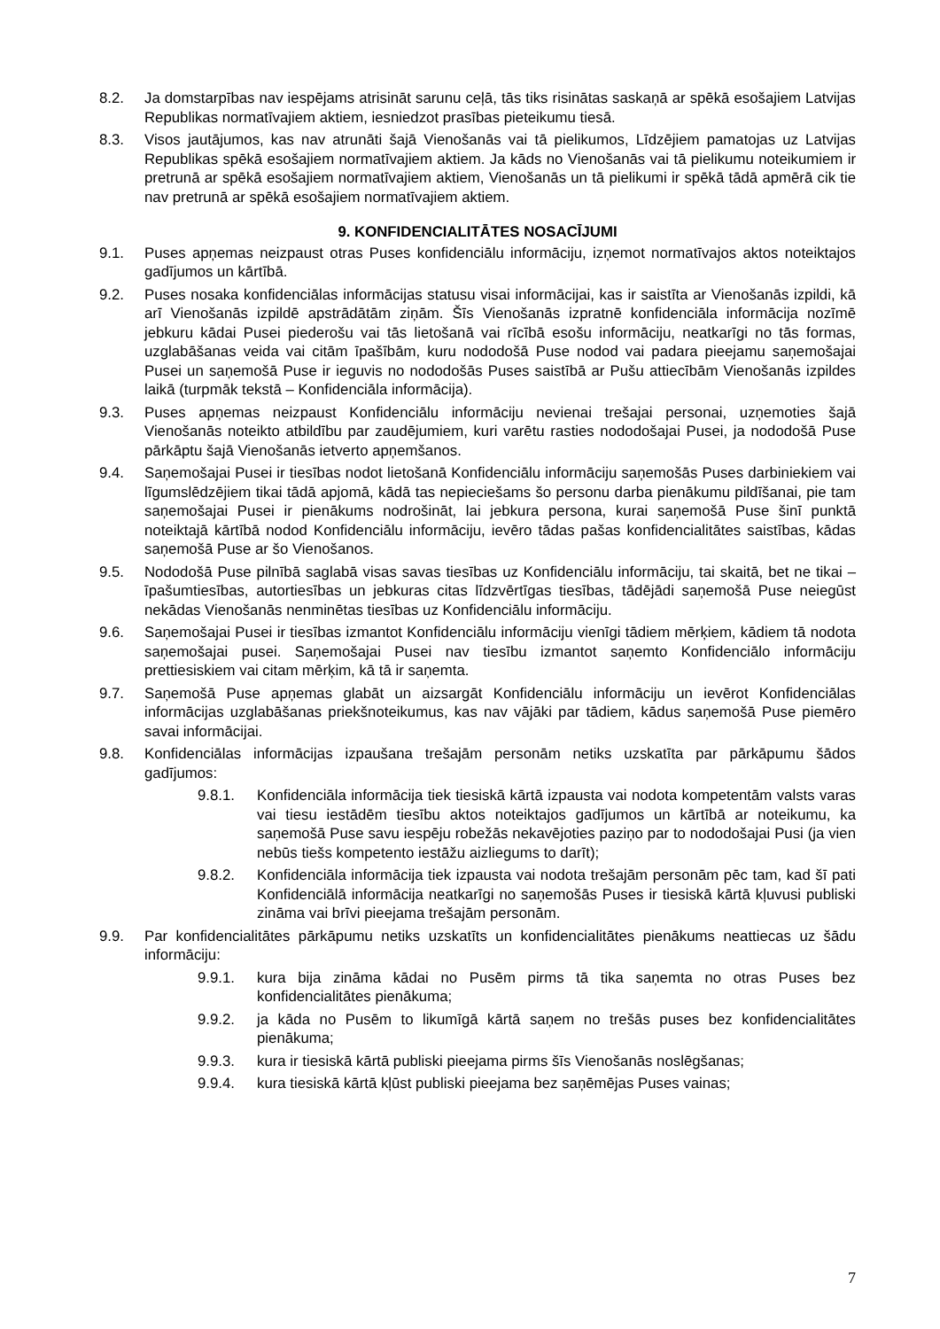8.2. Ja domstarpības nav iespējams atrisināt sarunu ceļā, tās tiks risinātas saskaņā ar spēkā esošajiem Latvijas Republikas normatīvajiem aktiem, iesniedzot prasības pieteikumu tiesā.
8.3. Visos jautājumos, kas nav atrunāti šajā Vienošanās vai tā pielikumos, Līdzējiem pamatojas uz Latvijas Republikas spēkā esošajiem normatīvajiem aktiem. Ja kāds no Vienošanās vai tā pielikumu noteikumiem ir pretrunā ar spēkā esošajiem normatīvajiem aktiem, Vienošanās un tā pielikumi ir spēkā tādā apmērā cik tie nav pretrunā ar spēkā esošajiem normatīvajiem aktiem.
9. KONFIDENCIALITĀTES NOSACĪJUMI
9.1. Puses apņemas neizpaust otras Puses konfidenciālu informāciju, izņemot normatīvajos aktos noteiktajos gadījumos un kārtībā.
9.2. Puses nosaka konfidenciālas informācijas statusu visai informācijai, kas ir saistīta ar Vienošanās izpildi, kā arī Vienošanās izpildē apstrādātām ziņām. Šīs Vienošanās izpratnē konfidenciāla informācija nozīmē jebkuru kādai Pusei piederošu vai tās lietošanā vai rīcībā esošu informāciju, neatkarīgi no tās formas, uzglabāšanas veida vai citām īpašībām, kuru nododošā Puse nodod vai padara pieejamu saņemošajai Pusei un saņemošā Puse ir ieguvis no nododošās Puses saistībā ar Pušu attiecībām Vienošanās izpildes laikā (turpmāk tekstā – Konfidenciāla informācija).
9.3. Puses apņemas neizpaust Konfidenciālu informāciju nevienai trešajai personai, uzņemoties šajā Vienošanās noteikto atbildību par zaudējumiem, kuri varētu rasties nododošajai Pusei, ja nododošā Puse pārkāptu šajā Vienošanās ietverto apņemšanos.
9.4. Saņemošajai Pusei ir tiesības nodot lietošanā Konfidenciālu informāciju saņemošās Puses darbiniekiem vai līgumslēdzējiem tikai tādā apjomā, kādā tas nepieciešams šo personu darba pienākumu pildīšanai, pie tam saņemošajai Pusei ir pienākums nodrošināt, lai jebkura persona, kurai saņemošā Puse šinī punktā noteiktajā kārtībā nodod Konfidenciālu informāciju, ievēro tādas pašas konfidencialitātes saistības, kādas saņemošā Puse ar šo Vienošanos.
9.5. Nododošā Puse pilnībā saglabā visas savas tiesības uz Konfidenciālu informāciju, tai skaitā, bet ne tikai – īpašumtiesības, autortiesības un jebkuras citas līdzvērtīgas tiesības, tādējādi saņemošā Puse neiegūst nekādas Vienošanās nenminētas tiesības uz Konfidenciālu informāciju.
9.6. Saņemošajai Pusei ir tiesības izmantot Konfidenciālu informāciju vienīgi tādiem mērķiem, kādiem tā nodota saņemošajai pusei. Saņemošajai Pusei nav tiesību izmantot saņemto Konfidenciālo informāciju prettiesiskiem vai citam mērķim, kā tā ir saņemta.
9.7. Saņemošā Puse apņemas glabāt un aizsargāt Konfidenciālu informāciju un ievērot Konfidenciālas informācijas uzglabāšanas priekšnoteikumus, kas nav vājāki par tādiem, kādus saņemošā Puse piemēro savai informācijai.
9.8. Konfidenciālas informācijas izpaušana trešajām personām netiks uzskatīta par pārkāpumu šādos gadījumos:
9.8.1. Konfidenciāla informācija tiek tiesiskā kārtā izpausta vai nodota kompetentām valsts varas vai tiesu iestādēm tiesību aktos noteiktajos gadījumos un kārtībā ar noteikumu, ka saņemošā Puse savu iespēju robežās nekavējoties paziņo par to nododošajai Pusi (ja vien nebūs tiešs kompetento iestāžu aizliegums to darīt);
9.8.2. Konfidenciāla informācija tiek izpausta vai nodota trešajām personām pēc tam, kad šī pati Konfidenciālā informācija neatkarīgi no saņemošās Puses ir tiesiskā kārtā kļuvusi publiski zināma vai brīvi pieejama trešajām personām.
9.9. Par konfidencialitātes pārkāpumu netiks uzskatīts un konfidencialitātes pienākums neattiecas uz šādu informāciju:
9.9.1. kura bija zināma kādai no Pusēm pirms tā tika saņemta no otras Puses bez konfidencialitātes pienākuma;
9.9.2. ja kāda no Pusēm to likumīgā kārtā saņem no trešās puses bez konfidencialitātes pienākuma;
9.9.3. kura ir tiesiskā kārtā publiski pieejama pirms šīs Vienošanās noslēgšanas;
9.9.4. kura tiesiskā kārtā kļūst publiski pieejama bez saņēmējas Puses vainas;
7